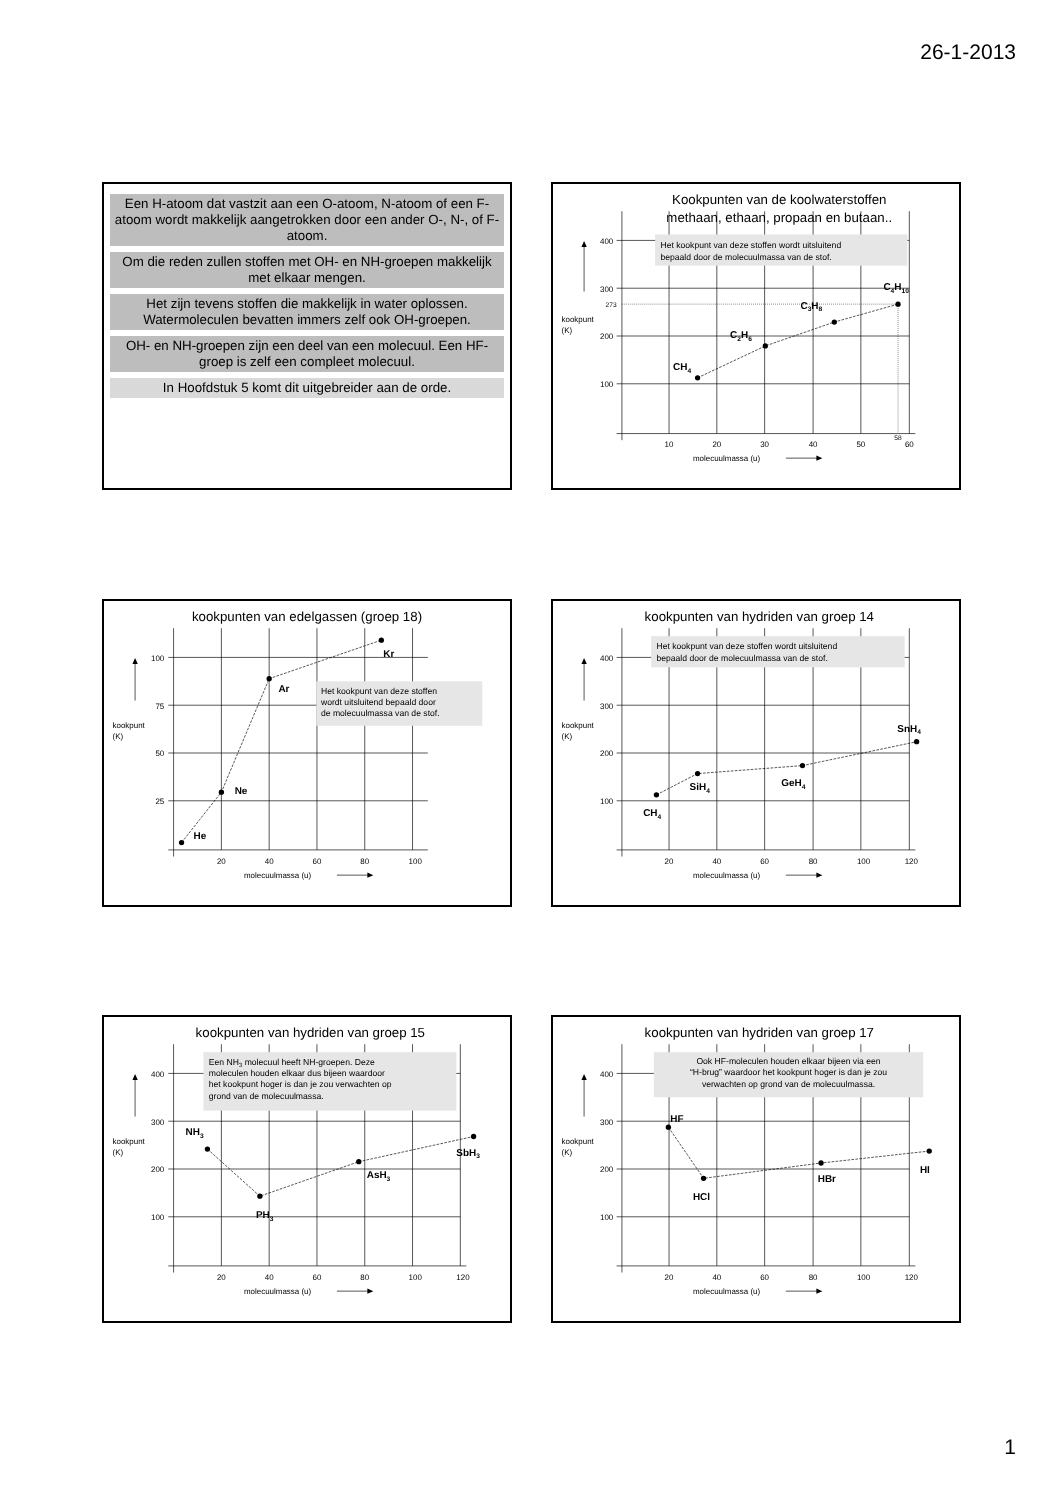26-1-2013
Een H-atoom dat vastzit aan een O-atoom, N-atoom of een F-atoom wordt makkelijk aangetrokken door een ander O-, N-, of F-atoom.
Om die reden zullen stoffen met OH- en NH-groepen makkelijk met elkaar mengen.
Het zijn tevens stoffen die makkelijk in water oplossen. Watermoleculen bevatten immers zelf ook OH-groepen.
OH- en NH-groepen zijn een deel van een molecuul. Een HF-groep is zelf een compleet molecuul.
In Hoofdstuk 5 komt dit uitgebreider aan de orde.
Kookpunten van de koolwaterstoffen
methaan, ethaan, propaan en butaan..
Het kookpunt van deze stoffen wordt uitsluitend
bepaald door de molecuulmassa van de stof.
400
300
273
200
100
kookpunt
(K)
10
20
30
40
50
60
58
molecuulmassa (u)
CH4
C2H6
C3H8
C4H10
kookpunten van edelgassen (groep 18)
Het kookpunt van deze stoffen
wordt uitsluitend bepaald door
de molecuulmassa van de stof.
100
75
50
25
kookpunt
(K)
20
40
60
80
100
molecuulmassa (u)
He
Ne
Ar
Kr
kookpunten van hydriden van groep 14
Het kookpunt van deze stoffen wordt uitsluitend
bepaald door de molecuulmassa van de stof.
400
300
200
100
kookpunt
(K)
20
40
60
80
100
120
molecuulmassa (u)
CH4
SiH4
GeH4
SnH4
kookpunten van hydriden van groep 15
Een NH3 molecuul heeft NH-groepen. Deze
moleculen houden elkaar dus bijeen waardoor
het kookpunt hoger is dan je zou verwachten op
grond van de molecuulmassa.
400
300
200
100
kookpunt
(K)
20
40
60
80
100
120
molecuulmassa (u)
NH3
PH3
AsH3
SbH3
kookpunten van hydriden van groep 17
Ook HF-moleculen houden elkaar bijeen via een
“H-brug” waardoor het kookpunt hoger is dan je zou
verwachten op grond van de molecuulmassa.
400
300
200
100
kookpunt
(K)
20
40
60
80
100
120
molecuulmassa (u)
HF
HCl
HBr
HI
1